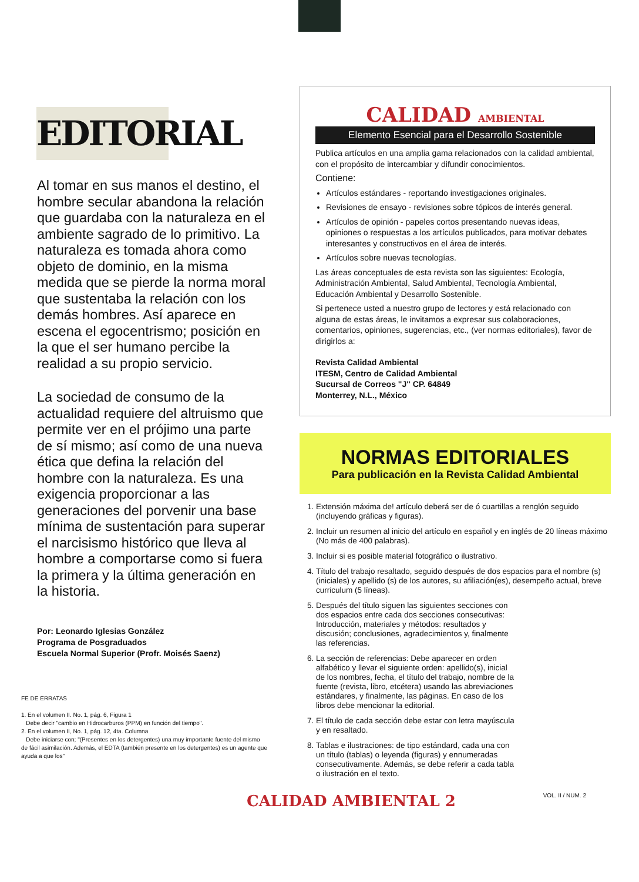EDITORIAL
Al tomar en sus manos el destino, el hombre secular abandona la relación que guardaba con la naturaleza en el ambiente sagrado de lo primitivo. La naturaleza es tomada ahora como objeto de dominio, en la misma medida que se pierde la norma moral que sustentaba la relación con los demás hombres. Así aparece en escena el egocentrismo; posición en la que el ser humano percibe la realidad a su propio servicio.
La sociedad de consumo de la actualidad requiere del altruismo que permite ver en el prójimo una parte de sí mismo; así como de una nueva ética que defina la relación del hombre con la naturaleza. Es una exigencia proporcionar a las generaciones del porvenir una base mínima de sustentación para superar el narcisismo histórico que lleva al hombre a comportarse como si fuera la primera y la última generación en la historia.
Por: Leonardo Iglesias González
Programa de Posgraduados
Escuela Normal Superior (Profr. Moisés Saenz)
FE DE ERRATAS
1. En el volumen II. No. 1, pág. 6, Figura 1
Debe decir "cambio en Hidrocarburos (PPM) en función del tiempo".
2. En el volumen II, No. 1, pág. 12, 4ta. Columna
Debe iniciarse con; "(Presentes en los detergentes) una muy importante fuente del mismo de fácil asimilación. Además, el EDTA (también presente en los detergentes) es un agente que ayuda a que los"
CALIDAD AMBIENTAL
Elemento Esencial para el Desarrollo Sostenible
Publica artículos en una amplia gama relacionados con la calidad ambiental, con el propósito de intercambiar y difundir conocimientos.
Contiene:
Artículos estándares - reportando investigaciones originales.
Revisiones de ensayo - revisiones sobre tópicos de interés general.
Artículos de opinión - papeles cortos presentando nuevas ideas, opiniones o respuestas a los artículos publicados, para motivar debates interesantes y constructivos en el área de interés.
Artículos sobre nuevas tecnologías.
Las áreas conceptuales de esta revista son las siguientes: Ecología, Administración Ambiental, Salud Ambiental, Tecnología Ambiental, Educación Ambiental y Desarrollo Sostenible.
Si pertenece usted a nuestro grupo de lectores y está relacionado con alguna de estas áreas, le invitamos a expresar sus colaboraciones, comentarios, opiniones, sugerencias, etc., (ver normas editoriales), favor de dirigirlos a:
Revista Calidad Ambiental
ITESM, Centro de Calidad Ambiental
Sucursal de Correos "J" CP. 64849
Monterrey, N.L., México
NORMAS EDITORIALES
Para publicación en la Revista Calidad Ambiental
1. Extensión máxima de! artículo deberá ser de ó cuartillas a renglón seguido (incluyendo gráficas y figuras).
2. Incluir un resumen al inicio del artículo en español y en inglés de 20 líneas máximo (No más de 400 palabras).
3. Incluir si es posible material fotográfico o ilustrativo.
4. Título del trabajo resaltado, seguido después de dos espacios para el nombre (s) (iniciales) y apellido (s) de los autores, su afiliación(es), desempeño actual, breve curriculum (5 líneas).
5. Después del título siguen las siguientes secciones con dos espacios entre cada dos secciones consecutivas: Introducción, materiales y métodos: resultados y discusión; conclusiones, agradecimientos y, finalmente las referencias.
6. La sección de referencias: Debe aparecer en orden alfabético y llevar el siguiente orden: apellido(s), inicial de los nombres, fecha, el título del trabajo, nombre de la fuente (revista, libro, etcétera) usando las abreviaciones estándares, y finalmente, las páginas. En caso de los libros debe mencionar la editorial.
7. El título de cada sección debe estar con letra mayúscula y en resaltado.
8. Tablas e ilustraciones: de tipo estándard, cada una con un título (tablas) o leyenda (figuras) y ennumeradas consecutivamente. Además, se debe referir a cada tabla o ilustración en el texto.
CALIDAD AMBIENTAL 2 VOL. II / NUM. 2